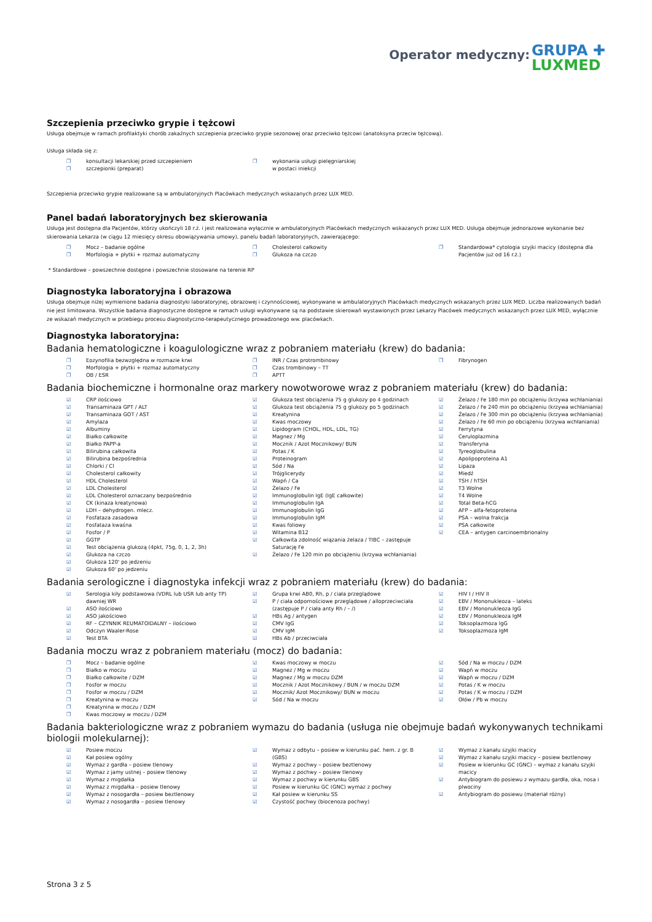Operator medyczny: GRUPA ✚
LUXMED
Szczepienia przeciwko grypie i tężcowi
Usługa obejmuje w ramach profilaktyki chorób zakaźnych szczepienia przeciwko grypie sezonowej oraz przeciwko tężcowi (anatoksyna przeciw tężcową).
Usługa składa się z:
❐ konsultacji lekarskiej przed szczepieniem
❐ szczepionki (preparat)
❐ wykonania usługi pielęgniarskiej
w postaci iniekcji
Szczepienia przeciwko grypie realizowane są w ambulatoryjnych Placówkach medycznych wskazanych przez LUX MED.
Panel badań laboratoryjnych bez skierowania
Usługa jest dostępna dla Pacjentów, którzy ukończyli 18 r.ż. i jest realizowana wyłącznie w ambulatoryjnych Placówkach medycznych wskazanych przez LUX MED. Usługa obejmuje jednorazowe wykonanie bez skierowania Lekarza (w ciągu 12 miesięcy okresu obowiązywania umowy), panelu badań laboratoryjnych, zawierającego:
❐ Mocz – badanie ogólne
❐ Morfologia + płytki + rozmaz automatyczny
❐ Cholesterol całkowity
❐ Glukoza na czczo
❐ Standardowa* cytologia szyjki macicy (dostępna dla Pacjentów już od 16 r.ż.)
* Standardowe – powszechnie dostępne i powszechnie stosowane na terenie RP
Diagnostyka laboratoryjna i obrazowa
Usługa obejmuje niżej wymienione badania diagnostyki laboratoryjnej, obrazowej i czynnościowej, wykonywane w ambulatoryjnych Placówkach medycznych wskazanych przez LUX MED. Liczba realizowanych badań nie jest limitowana. Wszystkie badania diagnostyczne dostępne w ramach usługi wykonywane są na podstawie skierowań wystawionych przez Lekarzy Placówek medycznych wskazanych przez LUX MED, wyłącznie ze wskazań medycznych w przebiegu procesu diagnostyczno-terapeutycznego prowadzonego ww. placówkach.
Diagnostyka laboratoryjna:
Badania hematologiczne i koagulologiczne wraz z pobraniem materiału (krew) do badania:
❐ Eozynofilia bezwzględna w rozmazie krwi
❐ Morfologia + płytki + rozmaz automatyczny
❐ OB / ESR
❐ INR / Czas protrombinowy
❐ Czas trombinowy – TT
❐ APTT
❐ Fibrynogen
Badania biochemiczne i hormonalne oraz markery nowotworowe wraz z pobraniem materiału (krew) do badania:
☑ CRP ilościowo
☑ Transaminaza GPT / ALT
☑ Transaminaza GOT / AST
☑ Amylaza
☑ Albuminy
☑ Białko całkowite
☑ Białko PAPP-a
☑ Bilirubina całkowita
☑ Bilirubina bezpośrednia
☑ Chlorki / Cl
☑ Cholesterol całkowity
☑ HDL Cholesterol
☑ LDL Cholesterol
☑ LDL Cholesterol oznaczany bezpośrednio
☑ CK (kinaza kreatynowa)
☑ LDH – dehydrogen. mlecz.
☑ Fosfataza zasadowa
☑ Fosfataza kwaśna
☑ Fosfor / P
☑ GGTP
☑ Test obciążenia glukozą (4pkt, 75g, 0, 1, 2, 3h)
☑ Glukoza na czczo
☑ Glukoza 120' po jedzeniu
☑ Glukoza 60' po jedzeniu
☑ Glukoza test obciążenia 75 g glukozy po 4 godzinach
☑ Glukoza test obciążenia 75 g glukozy po 5 godzinach
☑ Kreatynina
☑ Kwas moczowy
☑ Lipidogram (CHOL, HDL, LDL, TG)
☑ Magnez / Mg
☑ Mocznik / Azot Mocznikowy/ BUN
☑ Potas / K
☑ Proteinogram
☑ Sód / Na
☑ Trójglicerydy
☑ Wapń / Ca
☑ Żelazo / Fe
☑ Immunoglobulin IgE (IgE całkowite)
☑ Immunoglobulin IgA
☑ Immunoglobulin IgG
☑ Immunoglobulin IgM
☑ Kwas foliowy
☑ Witamina B12
☑ Całkowita zdolność wiązania żelaza / TIBC – zastępuje Saturację Fe
☑ Żelazo / Fe 120 min po obciążeniu (krzywa wchłaniania)
☑ Żelazo / Fe 180 min po obciążeniu (krzywa wchłaniania)
☑ Żelazo / Fe 240 min po obciążeniu (krzywa wchłaniania)
☑ Żelazo / Fe 300 min po obciążeniu (krzywa wchłaniania)
☑ Żelazo / Fe 60 min po obciążeniu (krzywa wchłaniania)
☑ Ferrytyna
☑ Ceruloplazmina
☑ Transferyna
☑ Tyreoglobulina
☑ Apolipoproteina A1
☑ Lipaza
☑ Miedź
☑ TSH / hTSH
☑ T3 Wolne
☑ T4 Wolne
☑ Total Beta-hCG
☑ AFP – alfa-fetoproteina
☑ PSA – wolna frakcja
☑ PSA całkowite
☑ CEA – antygen carcinoembrionalny
Badania serologiczne i diagnostyka infekcji wraz z pobraniem materiału (krew) do badania:
☑ Serologia kiły podstawowa (VDRL lub USR lub anty TP) dawniej WR
☑ ASO ilościowo
☑ ASO jakościowo
☑ RF – CZYNNIK REUMATOIDALNY – ilościowo
☑ Odczyn Waaler-Rose
☑ Test BTA
☑ Grupa krwi AB0, Rh, p / ciała przeglądowe
☑ P / ciała odpornościowe przeglądowe / alloprzeciwciała (zastępuje P / ciała anty Rh / – /)
☑ HBs Ag / antygen
☑ CMV IgG
☑ CMV IgM
☑ HBs Ab / przeciwciała
☑ HIV I / HIV II
☑ EBV / Mononukleoza – lateks
☑ EBV / Mononukleoza IgG
☑ EBV / Mononukleoza IgM
☑ Toksoplazmoza IgG
☑ Toksoplazmoza IgM
Badania moczu wraz z pobraniem materiału (mocz) do badania:
❐ Mocz – badanie ogólne
❐ Białko w moczu
❐ Białko całkowite / DZM
❐ Fosfor w moczu
❐ Fosfor w moczu / DZM
❐ Kreatynina w moczu
❐ Kreatynina w moczu / DZM
❐ Kwas moczowy w moczu / DZM
☑ Kwas moczowy w moczu
☑ Magnez / Mg w moczu
☑ Magnez / Mg w moczu DZM
☑ Mocznik / Azot Mocznikowy / BUN / w moczu DZM
☑ Mocznik/ Azot Mocznikowy/ BUN w moczu
☑ Sód / Na w moczu
☑ Sód / Na w moczu / DZM
☑ Wapń w moczu
☑ Wapń w moczu / DZM
☑ Potas / K w moczu
☑ Potas / K w moczu / DZM
☑ Ołów / Pb w moczu
Badania bakteriologiczne wraz z pobraniem wymazu do badania (usługa nie obejmuje badań wykonywanych technikami biologii molekularnej):
☑ Posiew moczu
☑ Kał posiew ogólny
☑ Wymaz z gardła – posiew tlenowy
☑ Wymaz z jamy ustnej – posiew tlenowy
☑ Wymaz z migdałka
☑ Wymaz z migdałka – posiew tlenowy
☑ Wymaz z nosogardła – posiew beztlenowy
☑ Wymaz z nosogardła – posiew tlenowy
☑ Wymaz z odbytu – posiew w kierunku pać. hem. z gr. B (GBS)
☑ Wymaz z pochwy – posiew beztlenowy
☑ Wymaz z pochwy – posiew tlenowy
☑ Wymaz z pochwy w kierunku GBS
☑ Posiew w kierunku GC (GNC) wymaz z pochwy
☑ Kał posiew w kierunku SS
☑ Czystość pochwy (biocenoza pochwy)
☑ Wymaz z kanału szyjki macicy
☑ Wymaz z kanału szyjki macicy – posiew beztlenowy
☑ Posiew w kierunku GC (GNC) – wymaz z kanału szyjki macicy
☑ Antybiogram do posiewu z wymazu gardła, oka, nosa i plwociny
☑ Antybiogram do posiewu (materiał różny)
Strona 3 z 5